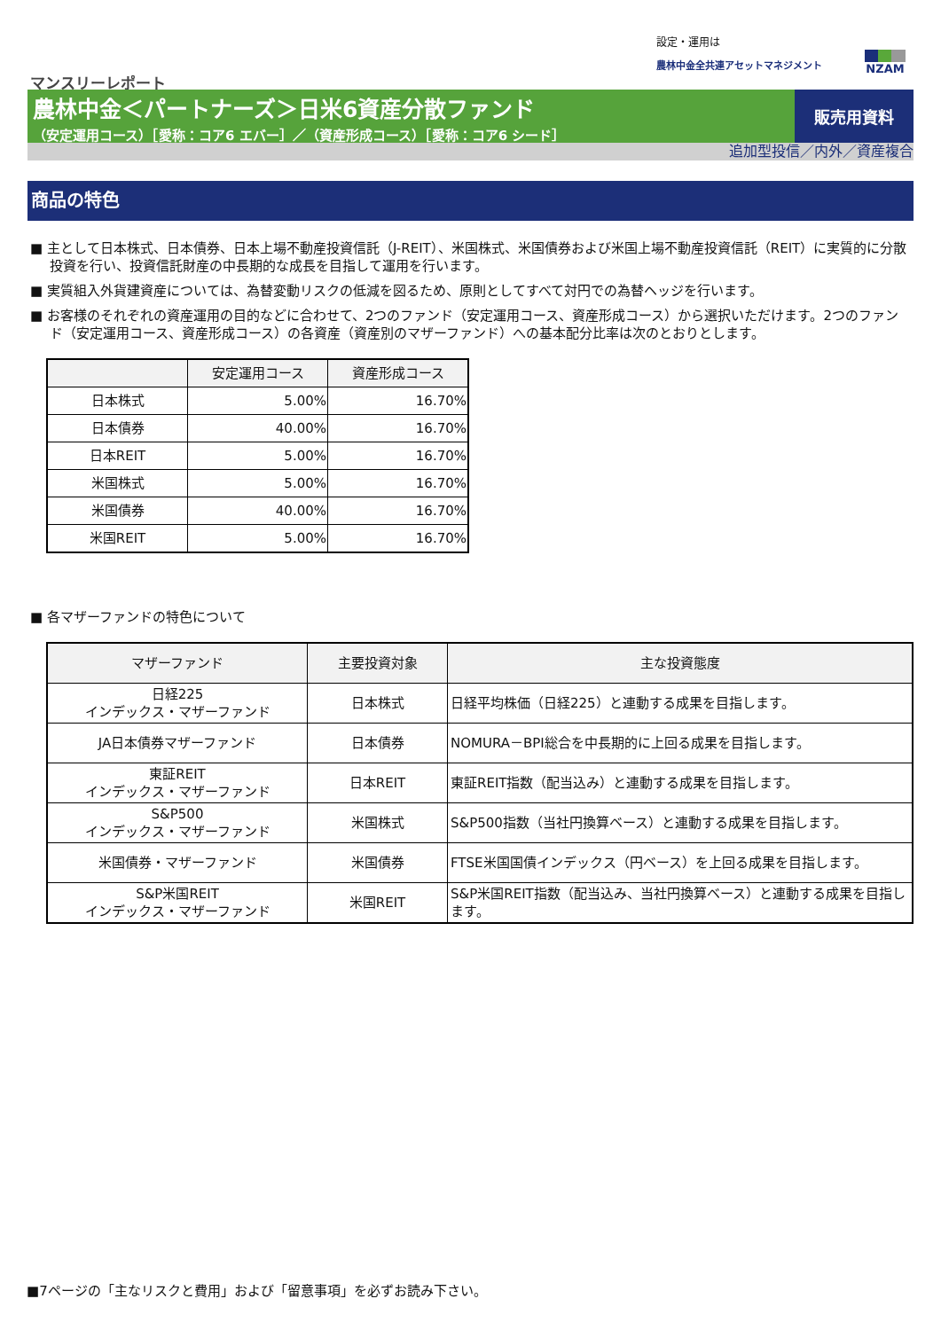設定・運用は
農林中金全共連アセットマネジメント
NZAM
マンスリーレポート
農林中金＜パートナーズ＞日米6資産分散ファンド
（安定運用コース）［愛称：コア6 エバー］／（資産形成コース）［愛称：コア6 シード］
販売用資料
追加型投信／内外／資産複合
商品の特色
■ 主として日本株式、日本債券、日本上場不動産投資信託（J-REIT）、米国株式、米国債券および米国上場不動産投資信託（REIT）に実質的に分散投資を行い、投資信託財産の中長期的な成長を目指して運用を行います。
■ 実質組入外貨建資産については、為替変動リスクの低減を図るため、原則としてすべて対円での為替ヘッジを行います。
■ お客様のそれぞれの資産運用の目的などに合わせて、2つのファンド（安定運用コース、資産形成コース）から選択いただけます。2つのファンド（安定運用コース、資産形成コース）の各資産（資産別のマザーファンド）への基本配分比率は次のとおりとします。
| | 安定運用コース | 資産形成コース |
| --- | --- | --- |
| 日本株式 | 5.00% | 16.70% |
| 日本債券 | 40.00% | 16.70% |
| 日本REIT | 5.00% | 16.70% |
| 米国株式 | 5.00% | 16.70% |
| 米国債券 | 40.00% | 16.70% |
| 米国REIT | 5.00% | 16.70% |
■ 各マザーファンドの特色について
| マザーファンド | 主要投資対象 | 主な投資態度 |
| --- | --- | --- |
| 日経225 インデックス・マザーファンド | 日本株式 | 日経平均株価（日経225）と連動する成果を目指します。 |
| JA日本債券マザーファンド | 日本債券 | NOMURA－BPI総合を中長期的に上回る成果を目指します。 |
| 東証REIT インデックス・マザーファンド | 日本REIT | 東証REIT指数（配当込み）と連動する成果を目指します。 |
| S&P500 インデックス・マザーファンド | 米国株式 | S&P500指数（当社円換算ベース）と連動する成果を目指します。 |
| 米国債券・マザーファンド | 米国債券 | FTSE米国国債インデックス（円ベース）を上回る成果を目指します。 |
| S&P米国REIT インデックス・マザーファンド | 米国REIT | S&P米国REIT指数（配当込み、当社円換算ベース）と連動する成果を目指します。 |
■7ページの「主なリスクと費用」および「留意事項」を必ずお読み下さい。